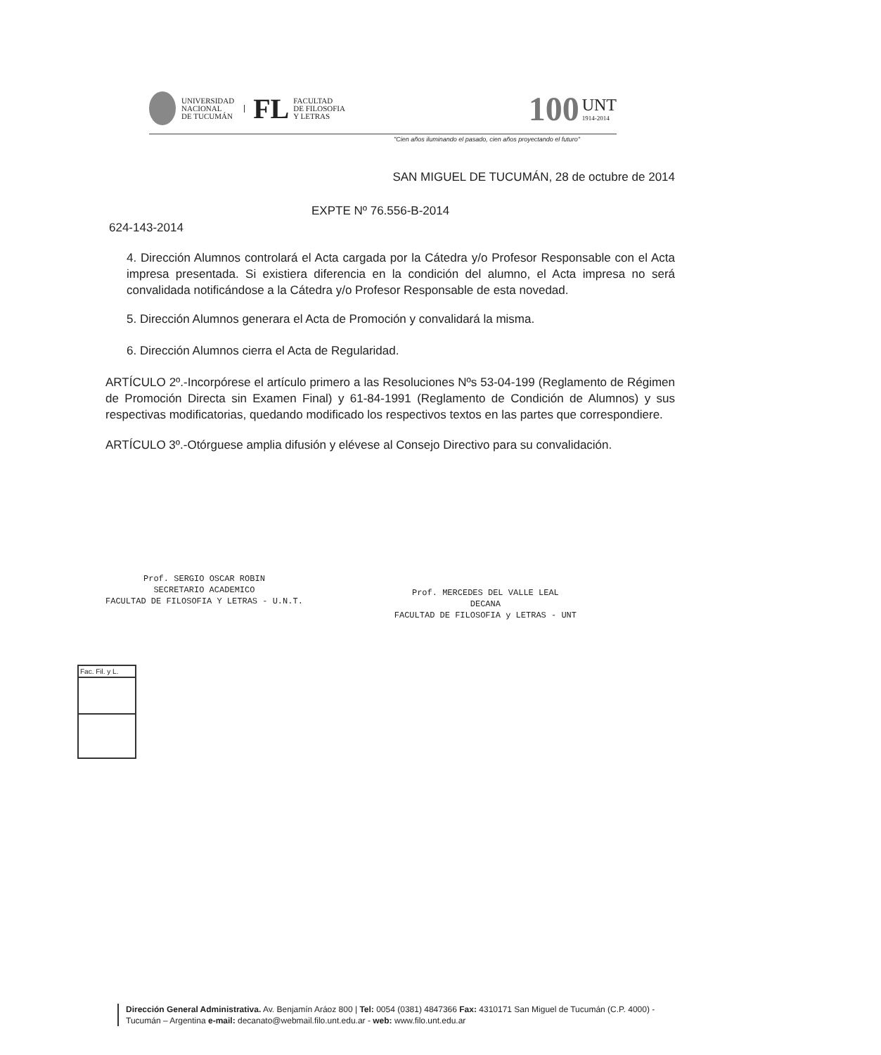UNIVERSIDAD
NACIONAL
DE TUCUMÁN
FL
FACULTAD
DE FILOSOFIA
Y LETRAS
100
UNT
1914-2014
"Cien años iluminando el pasado, cien años proyectando el futuro"
SAN MIGUEL DE TUCUMÁN, 28 de octubre de 2014
EXPTE Nº 76.556-B-2014
624-143-2014
4. Dirección Alumnos controlará el Acta cargada por la Cátedra y/o Profesor Responsable con el Acta impresa presentada. Si existiera diferencia en la condición del alumno, el Acta impresa no será convalidada notificándose a la Cátedra y/o Profesor Responsable de esta novedad.
5. Dirección Alumnos generara el Acta de Promoción y convalidará la misma.
6. Dirección Alumnos cierra el Acta de Regularidad.
ARTÍCULO 2º.-Incorpórese el artículo primero a las Resoluciones Nºs 53-04-199 (Reglamento de Régimen de Promoción Directa sin Examen Final) y 61-84-1991 (Reglamento de Condición de Alumnos) y sus respectivas modificatorias, quedando modificado los respectivos textos en las partes que correspondiere.
ARTÍCULO 3º.-Otórguese amplia difusión y elévese al Consejo Directivo para su convalidación.
Prof. SERGIO OSCAR ROBIN
SECRETARIO ACADEMICO
FACULTAD DE FILOSOFIA Y LETRAS - U.N.T.
Prof. MERCEDES DEL VALLE LEAL
DECANA
FACULTAD DE FILOSOFIA y LETRAS - UNT
Fac. Fil. y L.
Dirección General Administrativa. Av. Benjamín Aráoz 800 | Tel: 0054 (0381) 4847366 Fax: 4310171 San Miguel de Tucumán (C.P. 4000) - Tucumán – Argentina e-mail: decanato@webmail.filo.unt.edu.ar - web: www.filo.unt.edu.ar